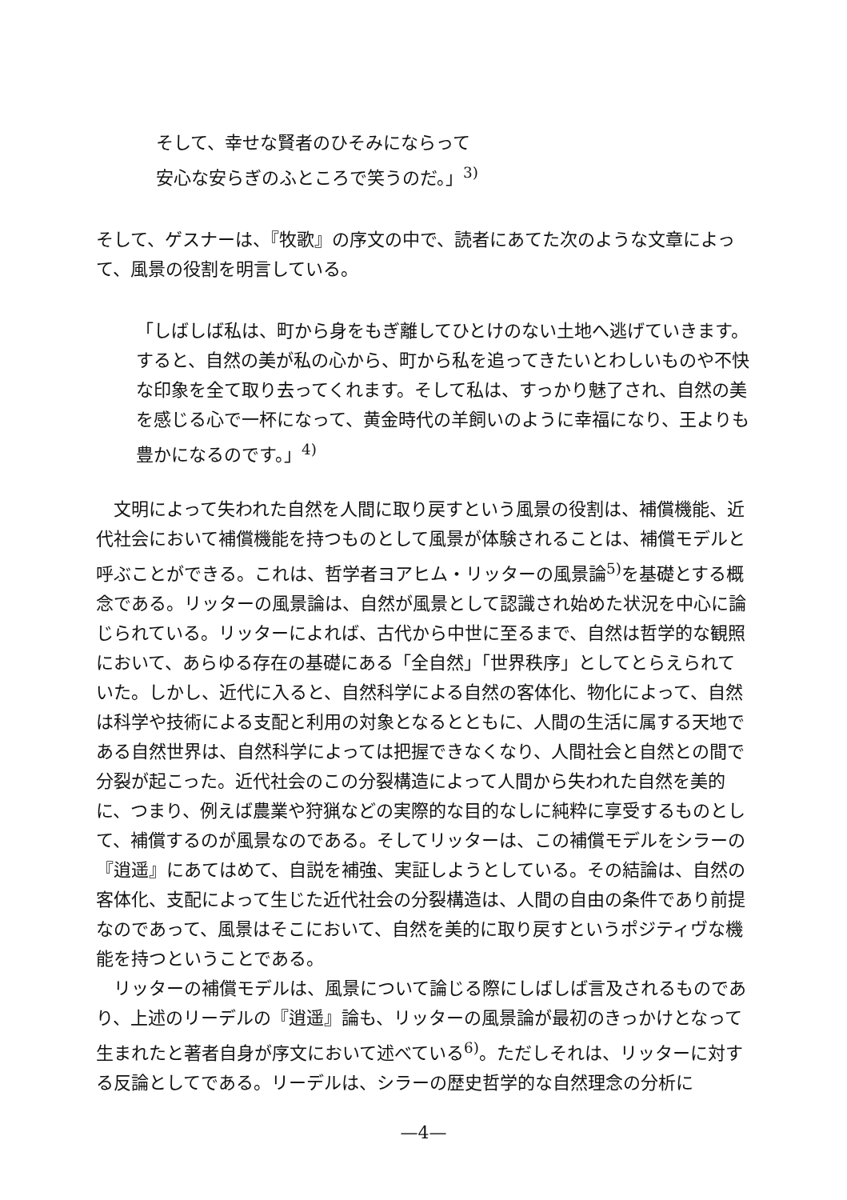そして、幸せな賢者のひそみにならって
安心な安らぎのふところで笑うのだ。」<sup>3)</sup>
そして、ゲスナーは、『牧歌』の序文の中で、読者にあてた次のような文章によって、風景の役割を明言している。
「しばしば私は、町から身をもぎ離してひとけのない土地へ逃げていきます。すると、自然の美が私の心から、町から私を追ってきたいとわしいものや不快な印象を全て取り去ってくれます。そして私は、すっかり魅了され、自然の美を感じる心で一杯になって、黄金時代の羊飼いのように幸福になり、王よりも豊かになるのです。」<sup>4)</sup>
文明によって失われた自然を人間に取り戻すという風景の役割は、補償機能、近代社会において補償機能を持つものとして風景が体験されることは、補償モデルと呼ぶことができる。これは、哲学者ヨアヒム・リッターの風景論<sup>5)</sup>を基礎とする概念である。リッターの風景論は、自然が風景として認識され始めた状況を中心に論じられている。リッターによれば、古代から中世に至るまで、自然は哲学的な観照において、あらゆる存在の基礎にある「全自然」「世界秩序」としてとらえられていた。しかし、近代に入ると、自然科学による自然の客体化、物化によって、自然は科学や技術による支配と利用の対象となるとともに、人間の生活に属する天地である自然世界は、自然科学によっては把握できなくなり、人間社会と自然との間で分裂が起こった。近代社会のこの分裂構造によって人間から失われた自然を美的に、つまり、例えば農業や狩猟などの実際的な目的なしに純粋に享受するものとして、補償するのが風景なのである。そしてリッターは、この補償モデルをシラーの『逍遥』にあてはめて、自説を補強、実証しようとしている。その結論は、自然の客体化、支配によって生じた近代社会の分裂構造は、人間の自由の条件であり前提なのであって、風景はそこにおいて、自然を美的に取り戻すというポジティヴな機能を持つということである。
リッターの補償モデルは、風景について論じる際にしばしば言及されるものであり、上述のリーデルの『逍遥』論も、リッターの風景論が最初のきっかけとなって生まれたと著者自身が序文において述べている<sup>6)</sup>。ただしそれは、リッターに対する反論としてである。リーデルは、シラーの歴史哲学的な自然理念の分析に
—4—